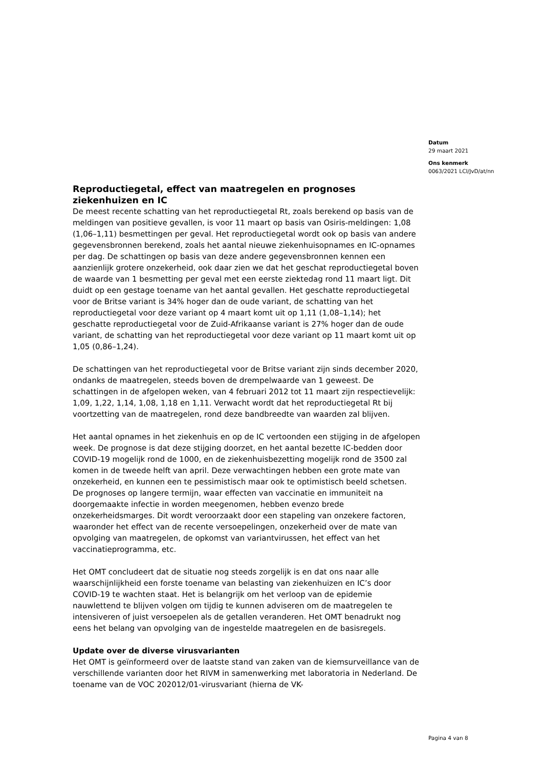Datum
29 maart 2021
Ons kenmerk
0063/2021 LCI/JvD/at/nn
Reproductiegetal, effect van maatregelen en prognoses ziekenhuizen en IC
De meest recente schatting van het reproductiegetal Rt, zoals berekend op basis van de meldingen van positieve gevallen, is voor 11 maart op basis van Osiris-meldingen: 1,08 (1,06–1,11) besmettingen per geval. Het reproductiegetal wordt ook op basis van andere gegevensbronnen berekend, zoals het aantal nieuwe ziekenhuisopnames en IC-opnames per dag. De schattingen op basis van deze andere gegevensbronnen kennen een aanzienlijk grotere onzekerheid, ook daar zien we dat het geschat reproductiegetal boven de waarde van 1 besmetting per geval met een eerste ziektedag rond 11 maart ligt. Dit duidt op een gestage toename van het aantal gevallen. Het geschatte reproductiegetal voor de Britse variant is 34% hoger dan de oude variant, de schatting van het reproductiegetal voor deze variant op 4 maart komt uit op 1,11 (1,08–1,14); het geschatte reproductiegetal voor de Zuid-Afrikaanse variant is 27% hoger dan de oude variant, de schatting van het reproductiegetal voor deze variant op 11 maart komt uit op 1,05 (0,86–1,24).
De schattingen van het reproductiegetal voor de Britse variant zijn sinds december 2020, ondanks de maatregelen, steeds boven de drempelwaarde van 1 geweest. De schattingen in de afgelopen weken, van 4 februari 2012 tot 11 maart zijn respectievelijk: 1,09, 1,22, 1,14, 1,08, 1,18 en 1,11. Verwacht wordt dat het reproductiegetal Rt bij voortzetting van de maatregelen, rond deze bandbreedte van waarden zal blijven.
Het aantal opnames in het ziekenhuis en op de IC vertoonden een stijging in de afgelopen week. De prognose is dat deze stijging doorzet, en het aantal bezette IC-bedden door COVID-19 mogelijk rond de 1000, en de ziekenhuisbezetting mogelijk rond de 3500 zal komen in de tweede helft van april. Deze verwachtingen hebben een grote mate van onzekerheid, en kunnen een te pessimistisch maar ook te optimistisch beeld schetsen.
De prognoses op langere termijn, waar effecten van vaccinatie en immuniteit na doorgemaakte infectie in worden meegenomen, hebben evenzo brede onzekerheidsmarges. Dit wordt veroorzaakt door een stapeling van onzekere factoren, waaronder het effect van de recente versoepelingen, onzekerheid over de mate van opvolging van maatregelen, de opkomst van variantvirussen, het effect van het vaccinatieprogramma, etc.
Het OMT concludeert dat de situatie nog steeds zorgelijk is en dat ons naar alle waarschijnlijkheid een forste toename van belasting van ziekenhuizen en IC’s door COVID-19 te wachten staat. Het is belangrijk om het verloop van de epidemie nauwlettend te blijven volgen om tijdig te kunnen adviseren om de maatregelen te intensiveren of juist versoepelen als de getallen veranderen. Het OMT benadrukt nog eens het belang van opvolging van de ingestelde maatregelen en de basisregels.
Update over de diverse virusvarianten
Het OMT is geïnformeerd over de laatste stand van zaken van de kiemsurveillance van de verschillende varianten door het RIVM in samenwerking met laboratoria in Nederland. De toename van de VOC 202012/01-virusvariant (hierna de VK-
Pagina 4 van 8